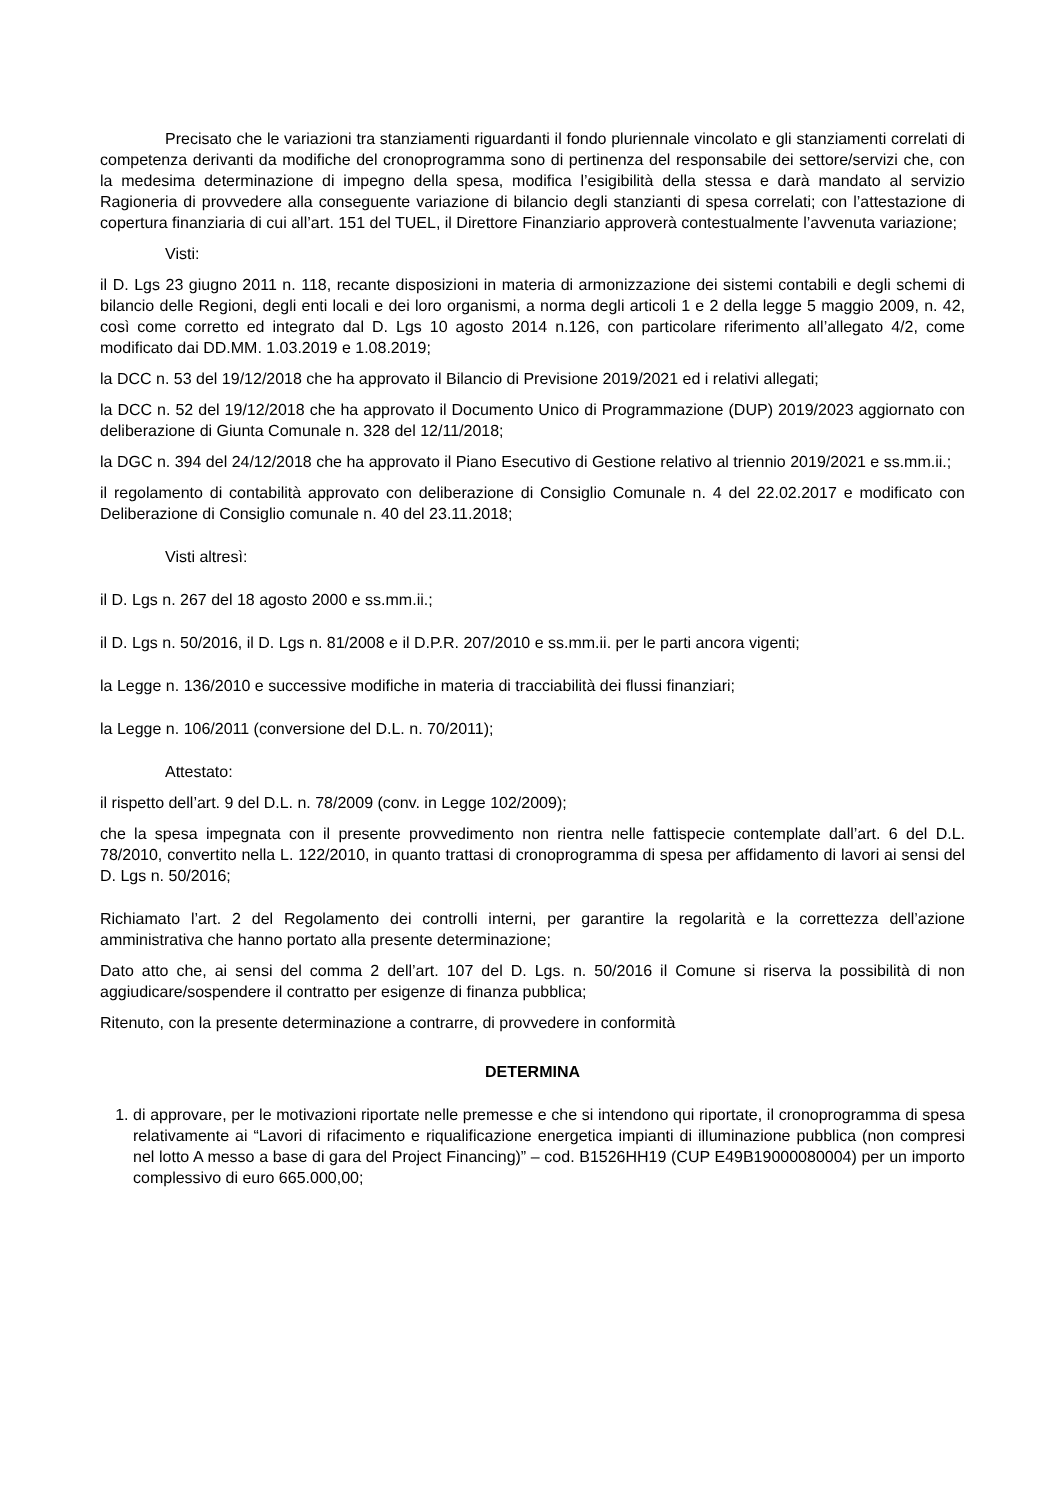Precisato che le variazioni tra stanziamenti riguardanti il fondo pluriennale vincolato e gli stanziamenti correlati di competenza derivanti da modifiche del cronoprogramma sono di pertinenza del responsabile dei settore/servizi che, con la medesima determinazione di impegno della spesa, modifica l’esigibilità della stessa e darà mandato al servizio Ragioneria di provvedere alla conseguente variazione di bilancio degli stanzianti di spesa correlati; con l’attestazione di copertura finanziaria di cui all’art. 151 del TUEL, il Direttore Finanziario approverà contestualmente l’avvenuta variazione;
Visti:
il D. Lgs 23 giugno 2011 n. 118, recante disposizioni in materia di armonizzazione dei sistemi contabili e degli schemi di bilancio delle Regioni, degli enti locali e dei loro organismi, a norma degli articoli 1 e 2 della legge 5 maggio 2009, n. 42, così come corretto ed integrato dal D. Lgs 10 agosto 2014 n.126, con particolare riferimento all’allegato 4/2, come modificato dai DD.MM. 1.03.2019 e 1.08.2019;
la DCC n. 53 del 19/12/2018 che ha approvato il Bilancio di Previsione 2019/2021 ed i relativi allegati;
la DCC n. 52 del 19/12/2018 che ha approvato il Documento Unico di Programmazione (DUP) 2019/2023 aggiornato con deliberazione di Giunta Comunale n. 328 del 12/11/2018;
la DGC n. 394 del 24/12/2018 che ha approvato il Piano Esecutivo di Gestione relativo al triennio 2019/2021 e ss.mm.ii.;
il regolamento di contabilità approvato con deliberazione di Consiglio Comunale n. 4 del 22.02.2017 e modificato con Deliberazione di Consiglio comunale n. 40 del 23.11.2018;
Visti altresì:
il D. Lgs n. 267 del 18 agosto 2000 e ss.mm.ii.;
il D. Lgs n. 50/2016, il D. Lgs n. 81/2008 e il D.P.R. 207/2010 e ss.mm.ii. per le parti ancora vigenti;
la Legge n. 136/2010 e successive modifiche in materia di tracciabilità dei flussi finanziari;
la Legge n. 106/2011 (conversione del D.L. n. 70/2011);
Attestato:
il rispetto dell’art. 9 del D.L. n. 78/2009 (conv. in Legge 102/2009);
che la spesa impegnata con il presente provvedimento non rientra nelle fattispecie contemplate dall’art. 6 del D.L. 78/2010, convertito nella L. 122/2010, in quanto trattasi di cronoprogramma di spesa per affidamento di lavori ai sensi del D. Lgs n. 50/2016;
Richiamato l’art. 2 del Regolamento dei controlli interni, per garantire la regolarità e la correttezza dell’azione amministrativa che hanno portato alla presente determinazione;
Dato atto che, ai sensi del comma 2 dell’art. 107 del D. Lgs. n. 50/2016 il Comune si riserva la possibilità di non aggiudicare/sospendere il contratto per esigenze di finanza pubblica;
Ritenuto, con la presente determinazione a contrarre, di provvedere in conformità
DETERMINA
1. di approvare, per le motivazioni riportate nelle premesse e che si intendono qui riportate, il cronoprogramma di spesa relativamente ai “Lavori di rifacimento e riqualificazione energetica impianti di illuminazione pubblica (non compresi nel lotto A messo a base di gara del Project Financing)” – cod. B1526HH19 (CUP E49B19000080004) per un importo complessivo di euro 665.000,00;